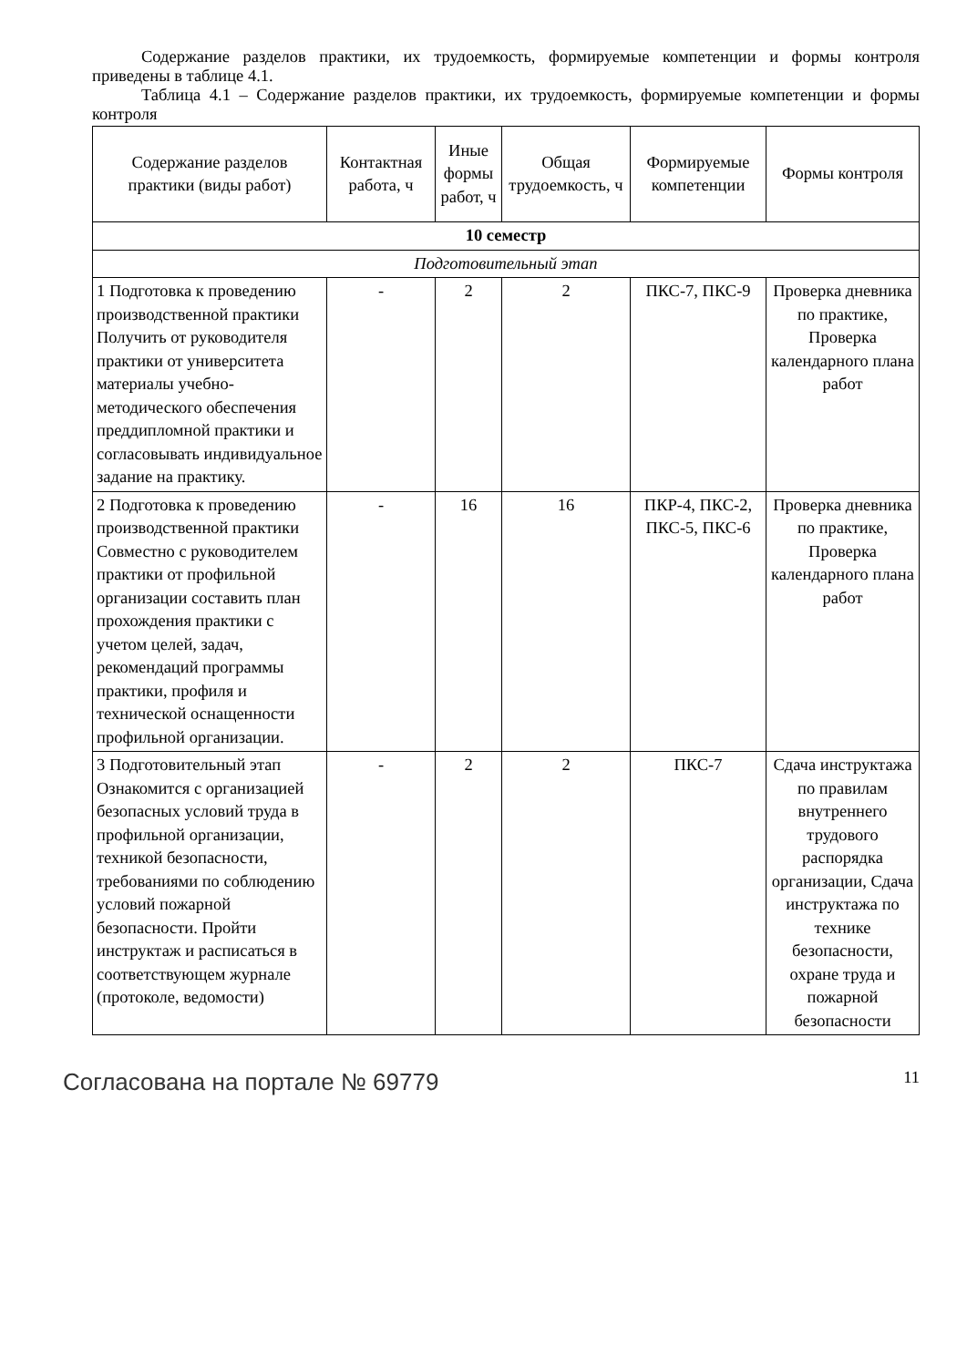Содержание разделов практики, их трудоемкость, формируемые компетенции и формы контроля приведены в таблице 4.1.
Таблица 4.1 – Содержание разделов практики, их трудоемкость, формируемые компетенции и формы контроля
| Содержание разделов практики (виды работ) | Контактная работа, ч | Иные формы работ, ч | Общая трудоемкость, ч | Формируемые компетенции | Формы контроля |
| --- | --- | --- | --- | --- | --- |
| 10 семестр | | | | | |
| Подготовительный этап | | | | | |
| 1 Подготовка к проведению производственной практики Получить от руководителя практики от университета материалы учебно-методического обеспечения преддипломной практики и согласовывать индивидуальное задание на практику. | - | 2 | 2 | ПКС-7, ПКС-9 | Проверка дневника по практике, Проверка календарного плана работ |
| 2 Подготовка к проведению производственной практики Совместно с руководителем практики от профильной организации составить план прохождения практики с учетом целей, задач, рекомендаций программы практики, профиля и технической оснащенности профильной организации. | - | 16 | 16 | ПКР-4, ПКС-2, ПКС-5, ПКС-6 | Проверка дневника по практике, Проверка календарного плана работ |
| 3 Подготовительный этап Ознакомится с организацией безопасных условий труда в профильной организации, техникой безопасности, требованиями по соблюдению условий пожарной безопасности. Пройти инструктаж и расписаться в соответствующем журнале (протоколе, ведомости) | - | 2 | 2 | ПКС-7 | Сдача инструктажа по правилам внутреннего трудового распорядка организации, Сдача инструктажа по технике безопасности, охране труда и пожарной безопасности |
Согласована на портале № 69779 11